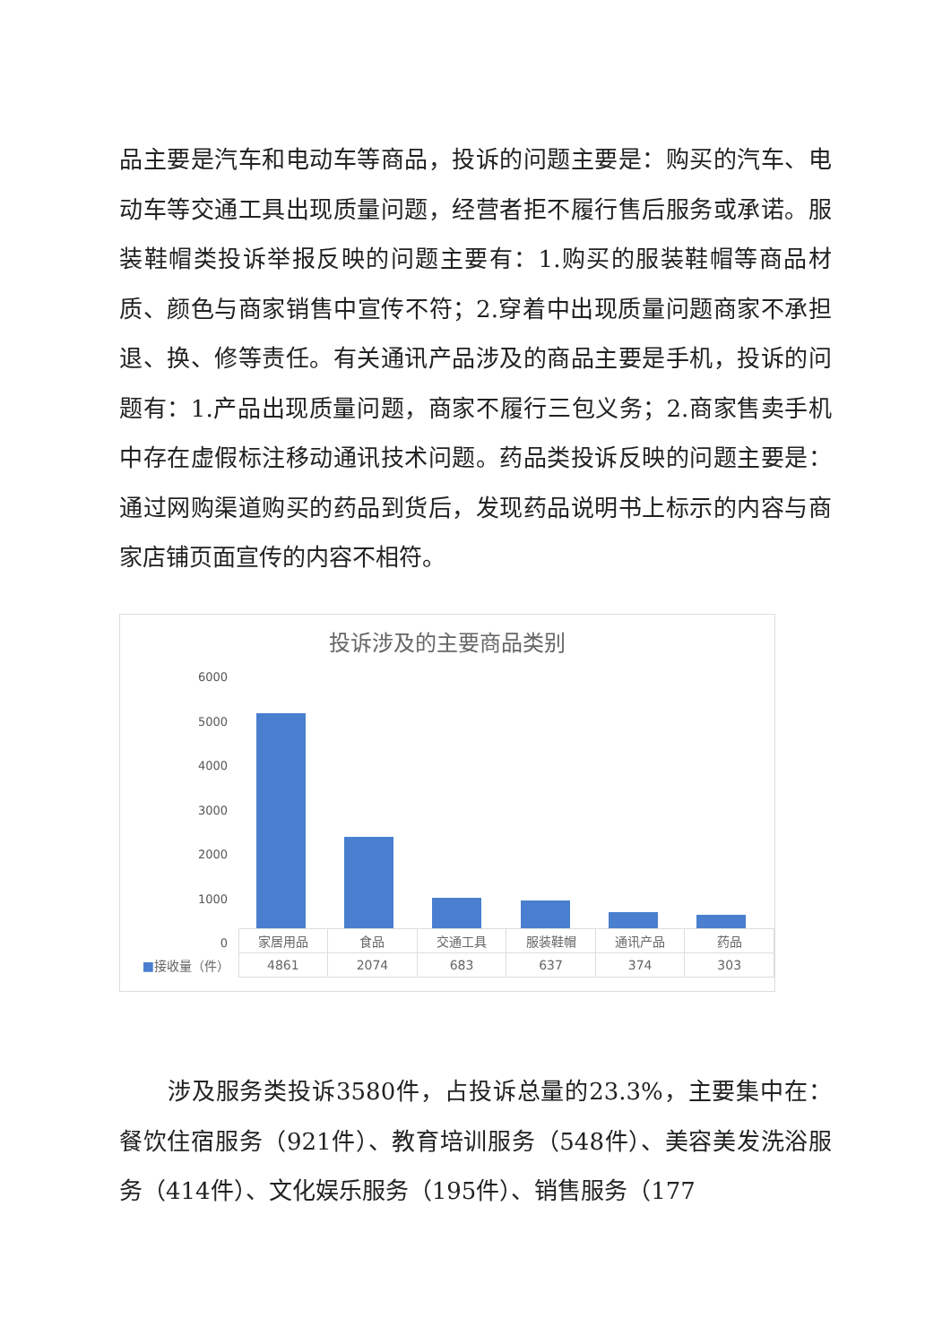品主要是汽车和电动车等商品，投诉的问题主要是：购买的汽车、电动车等交通工具出现质量问题，经营者拒不履行售后服务或承诺。服装鞋帽类投诉举报反映的问题主要有：1.购买的服装鞋帽等商品材质、颜色与商家销售中宣传不符；2.穿着中出现质量问题商家不承担退、换、修等责任。有关通讯产品涉及的商品主要是手机，投诉的问题有：1.产品出现质量问题，商家不履行三包义务；2.商家售卖手机中存在虚假标注移动通讯技术问题。药品类投诉反映的问题主要是：通过网购渠道购买的药品到货后，发现药品说明书上标示的内容与商家店铺页面宣传的内容不相符。
投诉涉及的主要商品类别
6000
5000
4000
3000
2000
1000
0
| | 家居用品 | 食品 | 交通工具 | 服装鞋帽 | 通讯产品 | 药品 |
| --- | --- | --- | --- | --- | --- | --- |
| ■ 接收量（件） | 4861 | 2074 | 683 | 637 | 374 | 303 |
　　涉及服务类投诉3580件，占投诉总量的23.3%，主要集中在：餐饮住宿服务（921件）、教育培训服务（548件）、美容美发洗浴服务（414件）、文化娱乐服务（195件）、销售服务（177